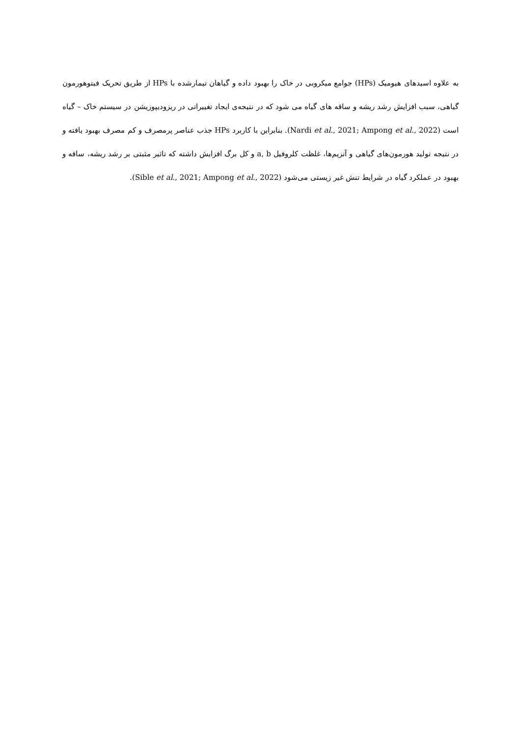به علاوه اسیدهای هیومیک (HPs) جوامع میکروبی در خاک را بهبود داده و گیاهان تیمارشده با HPs از طریق تحریک فیتوهورمون گیاهی، سبب افزایش رشد ریشه و ساقه های گیاه می شود که در نتیجه‌ی ایجاد تغییراتی در ریزودیپوزیشن در سیستم خاک – گیاه است (Nardi et al., 2021; Ampong et al., 2022). بنابراین با کاربرد HPs جذب عناصر پرمصرف و کم مصرف بهبود یافته و در نتیجه تولید هورمون‌های گیاهی و آنزیم‌ها، غلظت کلروفیل a, b و کل برگ افزایش داشته که تاثیر مثبتی بر رشد ریشه، ساقه و بهبود در عملکرد گیاه در شرایط تنش غیر زیستی می‌شود (Sible et al., 2021; Ampong et al., 2022).